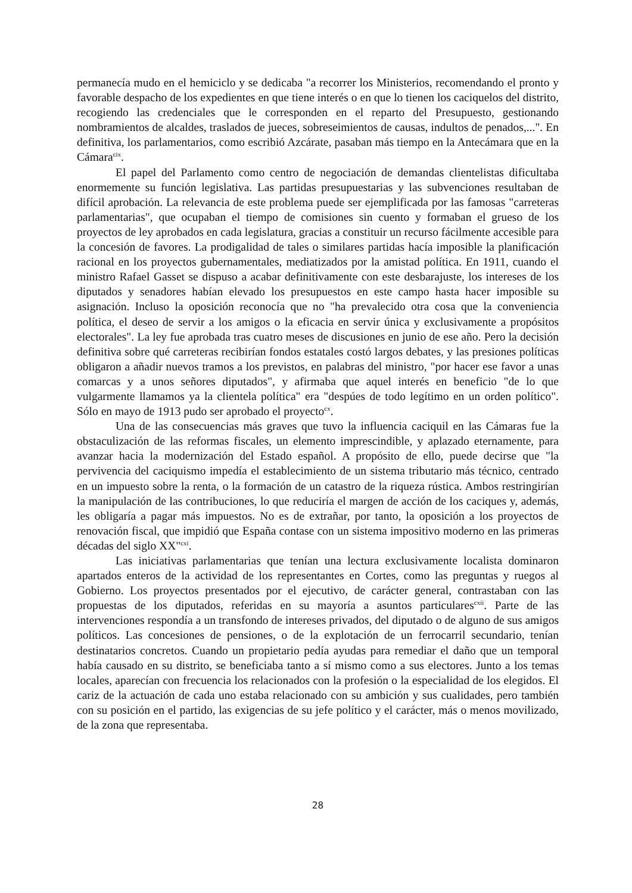permanecía mudo en el hemiciclo y se dedicaba "a recorrer los Ministerios, recomendando el pronto y favorable despacho de los expedientes en que tiene interés o en que lo tienen los caciquelos del distrito, recogiendo las credenciales que le corresponden en el reparto del Presupuesto, gestionando nombramientos de alcaldes, traslados de jueces, sobreseimientos de causas, indultos de penados,...". En definitiva, los parlamentarios, como escribió Azcárate, pasaban más tiempo en la Antecámara que en la Cámara<sup>cix</sup>.
El papel del Parlamento como centro de negociación de demandas clientelistas dificultaba enormemente su función legislativa. Las partidas presupuestarias y las subvenciones resultaban de difícil aprobación. La relevancia de este problema puede ser ejemplificada por las famosas "carreteras parlamentarias", que ocupaban el tiempo de comisiones sin cuento y formaban el grueso de los proyectos de ley aprobados en cada legislatura, gracias a constituir un recurso fácilmente accesible para la concesión de favores. La prodigalidad de tales o similares partidas hacía imposible la planificación racional en los proyectos gubernamentales, mediatizados por la amistad política. En 1911, cuando el ministro Rafael Gasset se dispuso a acabar definitivamente con este desbarajuste, los intereses de los diputados y senadores habían elevado los presupuestos en este campo hasta hacer imposible su asignación. Incluso la oposición reconocía que no "ha prevalecido otra cosa que la conveniencia política, el deseo de servir a los amigos o la eficacia en servir única y exclusivamente a propósitos electorales". La ley fue aprobada tras cuatro meses de discusiones en junio de ese año. Pero la decisión definitiva sobre qué carreteras recibirían fondos estatales costó largos debates, y las presiones políticas obligaron a añadir nuevos tramos a los previstos, en palabras del ministro, "por hacer ese favor a unas comarcas y a unos señores diputados", y afirmaba que aquel interés en beneficio "de lo que vulgarmente llamamos ya la clientela política" era "despúes de todo legítimo en un orden político". Sólo en mayo de 1913 pudo ser aprobado el proyecto<sup>cx</sup>.
Una de las consecuencias más graves que tuvo la influencia caciquil en las Cámaras fue la obstaculización de las reformas fiscales, un elemento imprescindible, y aplazado eternamente, para avanzar hacia la modernización del Estado español. A propósito de ello, puede decirse que "la pervivencia del caciquismo impedía el establecimiento de un sistema tributario más técnico, centrado en un impuesto sobre la renta, o la formación de un catastro de la riqueza rústica. Ambos restringirían la manipulación de las contribuciones, lo que reduciría el margen de acción de los caciques y, además, les obligaría a pagar más impuestos. No es de extrañar, por tanto, la oposición a los proyectos de renovación fiscal, que impidió que España contase con un sistema impositivo moderno en las primeras décadas del siglo XX"<sup>cxi</sup>.
Las iniciativas parlamentarias que tenían una lectura exclusivamente localista dominaron apartados enteros de la actividad de los representantes en Cortes, como las preguntas y ruegos al Gobierno. Los proyectos presentados por el ejecutivo, de carácter general, contrastaban con las propuestas de los diputados, referidas en su mayoría a asuntos particulares<sup>cxii</sup>. Parte de las intervenciones respondía a un transfondo de intereses privados, del diputado o de alguno de sus amigos políticos. Las concesiones de pensiones, o de la explotación de un ferrocarril secundario, tenían destinatarios concretos. Cuando un propietario pedía ayudas para remediar el daño que un temporal había causado en su distrito, se beneficiaba tanto a sí mismo como a sus electores. Junto a los temas locales, aparecían con frecuencia los relacionados con la profesión o la especialidad de los elegidos. El cariz de la actuación de cada uno estaba relacionado con su ambición y sus cualidades, pero también con su posición en el partido, las exigencias de su jefe político y el carácter, más o menos movilizado, de la zona que representaba.
28